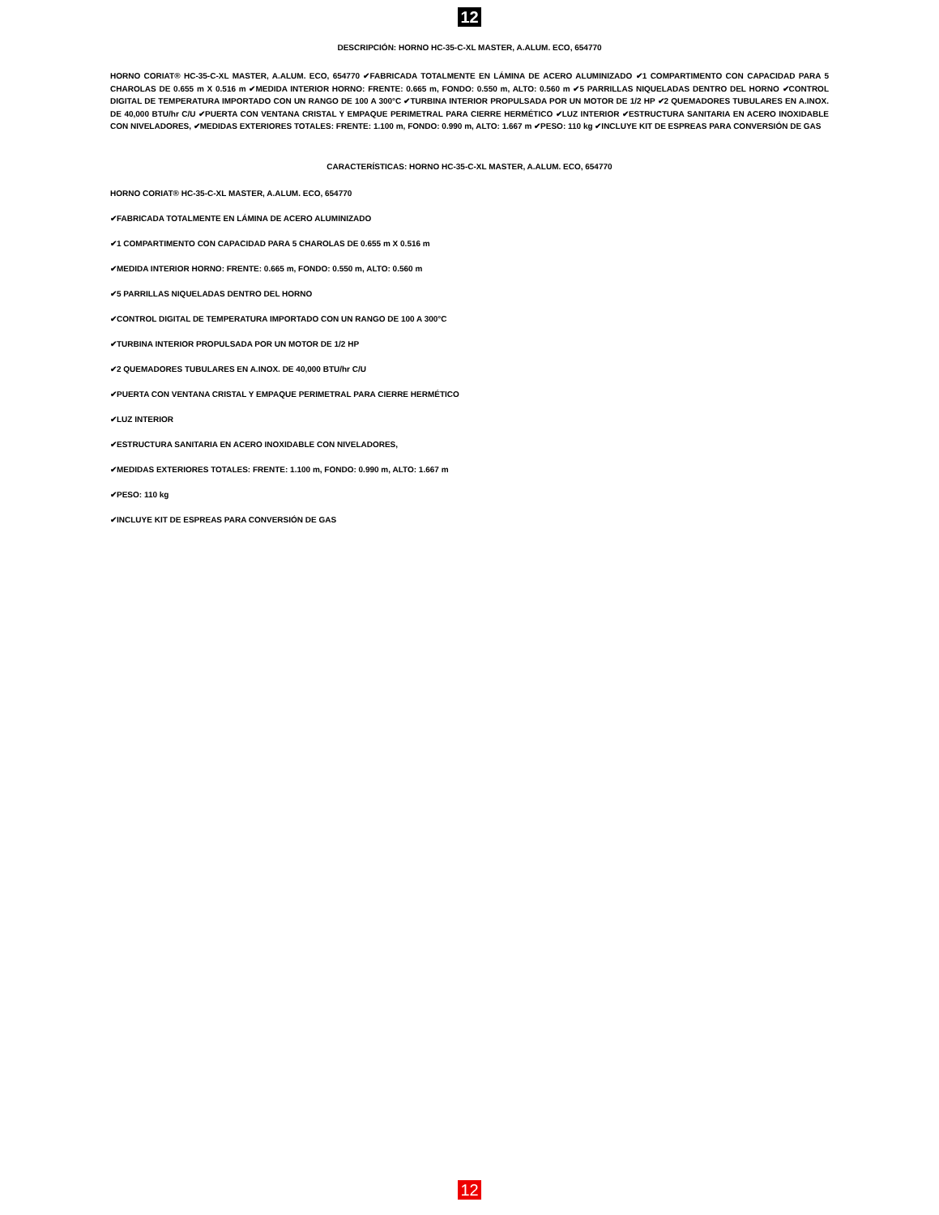12
DESCRIPCIÓN: HORNO HC-35-C-XL MASTER, A.ALUM. ECO, 654770
HORNO CORIAT® HC-35-C-XL MASTER, A.ALUM. ECO, 654770 ✔FABRICADA TOTALMENTE EN LÁMINA DE ACERO ALUMINIZADO ✔1 COMPARTIMENTO CON CAPACIDAD PARA 5 CHAROLAS DE 0.655 m X 0.516 m ✔MEDIDA INTERIOR HORNO: FRENTE: 0.665 m, FONDO: 0.550 m, ALTO: 0.560 m ✔5 PARRILLAS NIQUELADAS DENTRO DEL HORNO ✔CONTROL DIGITAL DE TEMPERATURA IMPORTADO CON UN RANGO DE 100 A 300°C ✔TURBINA INTERIOR PROPULSADA POR UN MOTOR DE 1/2 HP ✔2 QUEMADORES TUBULARES EN A.INOX. DE 40,000 BTU/hr C/U ✔PUERTA CON VENTANA CRISTAL Y EMPAQUE PERIMETRAL PARA CIERRE HERMÉTICO ✔LUZ INTERIOR ✔ESTRUCTURA SANITARIA EN ACERO INOXIDABLE CON NIVELADORES, ✔MEDIDAS EXTERIORES TOTALES: FRENTE: 1.100 m, FONDO: 0.990 m, ALTO: 1.667 m ✔PESO: 110 kg ✔INCLUYE KIT DE ESPREAS PARA CONVERSIÓN DE GAS
CARACTERÍSTICAS: HORNO HC-35-C-XL MASTER, A.ALUM. ECO, 654770
HORNO CORIAT® HC-35-C-XL MASTER, A.ALUM. ECO, 654770
✔FABRICADA TOTALMENTE EN LÁMINA DE ACERO ALUMINIZADO
✔1 COMPARTIMENTO CON CAPACIDAD PARA 5 CHAROLAS DE 0.655 m X 0.516 m
✔MEDIDA INTERIOR HORNO: FRENTE: 0.665 m, FONDO: 0.550 m, ALTO: 0.560 m
✔5 PARRILLAS NIQUELADAS DENTRO DEL HORNO
✔CONTROL DIGITAL DE TEMPERATURA IMPORTADO CON UN RANGO DE 100 A 300°C
✔TURBINA INTERIOR PROPULSADA POR UN MOTOR DE 1/2 HP
✔2 QUEMADORES TUBULARES EN A.INOX. DE 40,000 BTU/hr C/U
✔PUERTA CON VENTANA CRISTAL Y EMPAQUE PERIMETRAL PARA CIERRE HERMÉTICO
✔LUZ INTERIOR
✔ESTRUCTURA SANITARIA EN ACERO INOXIDABLE CON NIVELADORES,
✔MEDIDAS EXTERIORES TOTALES: FRENTE: 1.100 m, FONDO: 0.990 m, ALTO: 1.667 m
✔PESO: 110 kg
✔INCLUYE KIT DE ESPREAS PARA CONVERSIÓN DE GAS
12